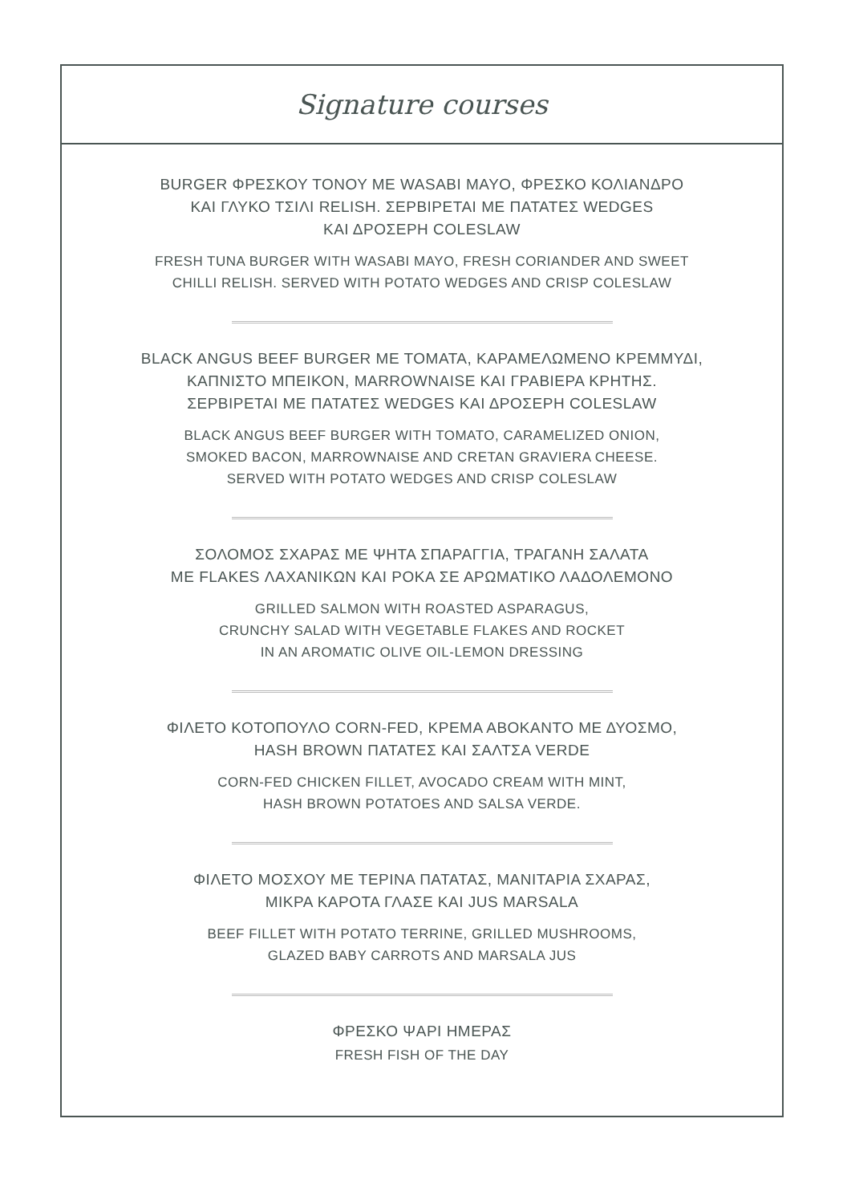Signature courses
BURGER ΦΡΕΣΚΟΥ ΤΟΝΟΥ ΜΕ WASABI MAYO, ΦΡΕΣΚΟ ΚΟΛΙΑΝΔΡΟ
ΚΑΙ ΓΛΥΚΟ ΤΣΙΛΙ RELISH. ΣΕΡΒΙΡΕΤΑΙ ΜΕ ΠΑΤΑΤΕΣ WEDGES
ΚΑΙ ΔΡΟΣΕΡΗ COLESLAW
FRESH TUNA BURGER WITH WASABI MAYO, FRESH CORIANDER AND SWEET
CHILLI RELISH. SERVED WITH POTATO WEDGES AND CRISP COLESLAW
BLACK ANGUS BEEF BURGER ΜΕ ΤΟΜΑΤΑ, ΚΑΡΑΜΕΛΩΜΕΝΟ ΚΡΕΜΜΥΔΙ,
ΚΑΠΝΙΣΤΟ ΜΠΕΙΚΟΝ, MARROWNAISE ΚΑΙ ΓΡΑΒΙΕΡΑ ΚΡΗΤΗΣ.
ΣΕΡΒΙΡΕΤΑΙ ΜΕ ΠΑΤΑΤΕΣ WEDGES ΚΑΙ ΔΡΟΣΕΡΗ COLESLAW
BLACK ANGUS BEEF BURGER WITH TOMATO, CARAMELIZED ONION,
SMOKED BACON, MARROWNAISE AND CRETAN GRAVIERA CHEESE.
SERVED WITH POTATO WEDGES AND CRISP COLESLAW
ΣΟΛΟΜΟΣ ΣΧΑΡΑΣ ΜΕ ΨΗΤΑ ΣΠΑΡΑΓΓΙΑ, ΤΡΑΓΑΝΗ ΣΑΛΑΤΑ
ΜΕ FLAKES ΛΑΧΑΝΙΚΩΝ ΚΑΙ ΡΟΚΑ ΣΕ ΑΡΩΜΑΤΙΚΟ ΛΑΔΟΛΕΜΟΝΟ
GRILLED SALMON WITH ROASTED ASPARAGUS,
CRUNCHY SALAD WITH VEGETABLE FLAKES AND ROCKET
IN AN AROMATIC OLIVE OIL-LEMON DRESSING
ΦΙΛΕΤΟ ΚΟΤΟΠΟΥΛΟ CORN-FED, ΚΡΕΜΑ ΑΒΟΚΑΝΤΟ ΜΕ ΔΥΟΣΜΟ,
HASH BROWN ΠΑΤΑΤΕΣ ΚΑΙ ΣΑΛΤΣΑ VERDE
CORN-FED CHICKEN FILLET, AVOCADO CREAM WITH MINT,
HASH BROWN POTATOES AND SALSA VERDE.
ΦΙΛΕΤΟ ΜΟΣΧΟΥ ΜΕ ΤΕΡΙΝΑ ΠΑΤΑΤΑΣ, ΜΑΝΙΤΑΡΙΑ ΣΧΑΡΑΣ,
ΜΙΚΡΑ ΚΑΡΟΤΑ ΓΛΑΣΕ ΚΑΙ JUS MARSALA
BEEF FILLET WITH POTATO TERRINE, GRILLED MUSHROOMS,
GLAZED BABY CARROTS AND MARSALA JUS
ΦΡΕΣΚΟ ΨΑΡΙ ΗΜΕΡΑΣ
FRESH FISH OF THE DAY